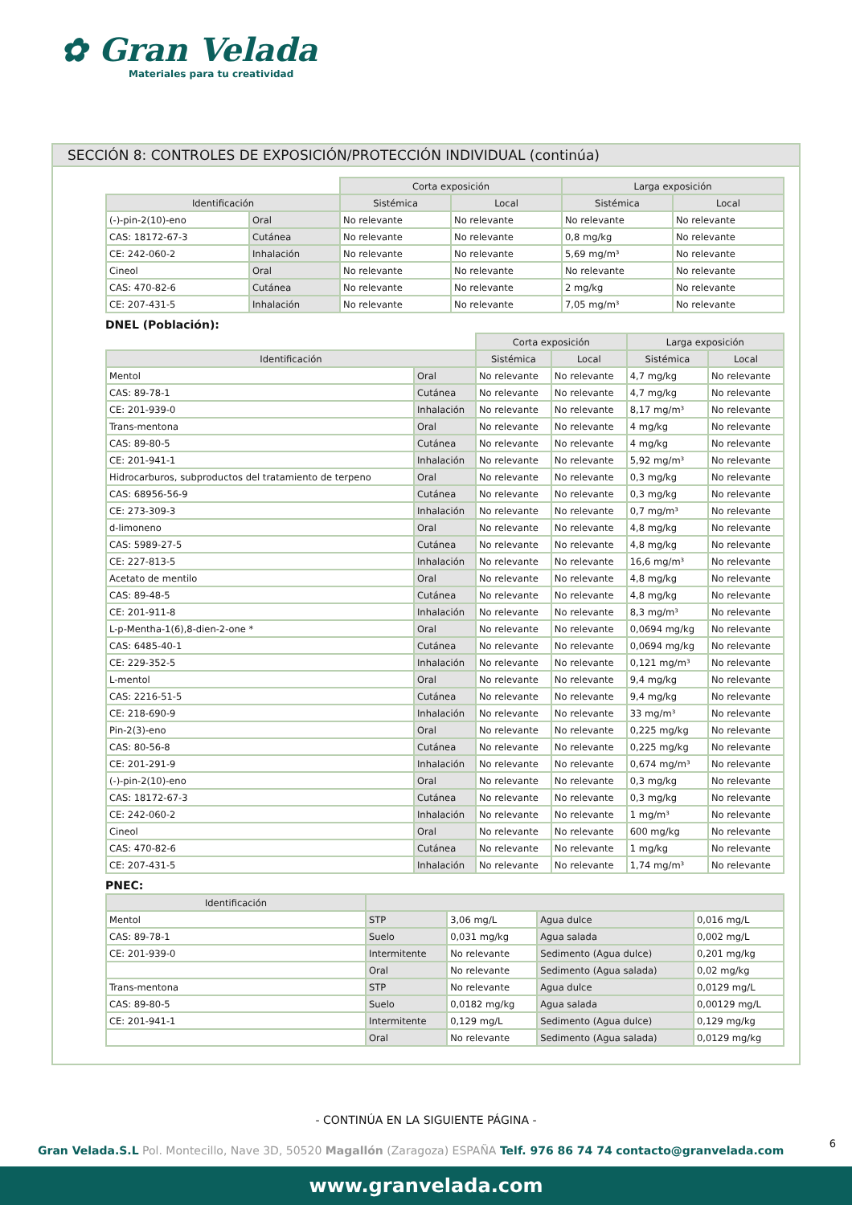✿ Gran Velada
Materiales para tu creatividad
SECCIÓN 8: CONTROLES DE EXPOSICIÓN/PROTECCIÓN INDIVIDUAL (continúa)
| | | Corta exposición | | Larga exposición | |
| Identificación | | Sistémica | Local | Sistémica | Local |
| (-)-pin-2(10)-eno | Oral | No relevante | No relevante | No relevante | No relevante |
| CAS: 18172-67-3 | Cutánea | No relevante | No relevante | 0,8 mg/kg | No relevante |
| CE: 242-060-2 | Inhalación | No relevante | No relevante | 5,69 mg/m³ | No relevante |
| Cineol | Oral | No relevante | No relevante | No relevante | No relevante |
| CAS: 470-82-6 | Cutánea | No relevante | No relevante | 2 mg/kg | No relevante |
| CE: 207-431-5 | Inhalación | No relevante | No relevante | 7,05 mg/m³ | No relevante |
DNEL (Población):
| | | Corta exposición | | Larga exposición | |
| Identificación | | Sistémica | Local | Sistémica | Local |
| Mentol | Oral | No relevante | No relevante | 4,7 mg/kg | No relevante |
| CAS: 89-78-1 | Cutánea | No relevante | No relevante | 4,7 mg/kg | No relevante |
| CE: 201-939-0 | Inhalación | No relevante | No relevante | 8,17 mg/m³ | No relevante |
| Trans-mentona | Oral | No relevante | No relevante | 4 mg/kg | No relevante |
| CAS: 89-80-5 | Cutánea | No relevante | No relevante | 4 mg/kg | No relevante |
| CE: 201-941-1 | Inhalación | No relevante | No relevante | 5,92 mg/m³ | No relevante |
| Hidrocarburos, subproductos del tratamiento de terpeno | Oral | No relevante | No relevante | 0,3 mg/kg | No relevante |
| CAS: 68956-56-9 | Cutánea | No relevante | No relevante | 0,3 mg/kg | No relevante |
| CE: 273-309-3 | Inhalación | No relevante | No relevante | 0,7 mg/m³ | No relevante |
| d-limoneno | Oral | No relevante | No relevante | 4,8 mg/kg | No relevante |
| CAS: 5989-27-5 | Cutánea | No relevante | No relevante | 4,8 mg/kg | No relevante |
| CE: 227-813-5 | Inhalación | No relevante | No relevante | 16,6 mg/m³ | No relevante |
| Acetato de mentilo | Oral | No relevante | No relevante | 4,8 mg/kg | No relevante |
| CAS: 89-48-5 | Cutánea | No relevante | No relevante | 4,8 mg/kg | No relevante |
| CE: 201-911-8 | Inhalación | No relevante | No relevante | 8,3 mg/m³ | No relevante |
| L-p-Mentha-1(6),8-dien-2-one * | Oral | No relevante | No relevante | 0,0694 mg/kg | No relevante |
| CAS: 6485-40-1 | Cutánea | No relevante | No relevante | 0,0694 mg/kg | No relevante |
| CE: 229-352-5 | Inhalación | No relevante | No relevante | 0,121 mg/m³ | No relevante |
| L-mentol | Oral | No relevante | No relevante | 9,4 mg/kg | No relevante |
| CAS: 2216-51-5 | Cutánea | No relevante | No relevante | 9,4 mg/kg | No relevante |
| CE: 218-690-9 | Inhalación | No relevante | No relevante | 33 mg/m³ | No relevante |
| Pin-2(3)-eno | Oral | No relevante | No relevante | 0,225 mg/kg | No relevante |
| CAS: 80-56-8 | Cutánea | No relevante | No relevante | 0,225 mg/kg | No relevante |
| CE: 201-291-9 | Inhalación | No relevante | No relevante | 0,674 mg/m³ | No relevante |
| (-)-pin-2(10)-eno | Oral | No relevante | No relevante | 0,3 mg/kg | No relevante |
| CAS: 18172-67-3 | Cutánea | No relevante | No relevante | 0,3 mg/kg | No relevante |
| CE: 242-060-2 | Inhalación | No relevante | No relevante | 1 mg/m³ | No relevante |
| Cineol | Oral | No relevante | No relevante | 600 mg/kg | No relevante |
| CAS: 470-82-6 | Cutánea | No relevante | No relevante | 1 mg/kg | No relevante |
| CE: 207-431-5 | Inhalación | No relevante | No relevante | 1,74 mg/m³ | No relevante |
PNEC:
| Identificación | | | | |
| --- | --- | --- | --- | --- |
| Mentol | STP | 3,06 mg/L | Agua dulce | 0,016 mg/L |
| CAS: 89-78-1 | Suelo | 0,031 mg/kg | Agua salada | 0,002 mg/L |
| CE: 201-939-0 | Intermitente | No relevante | Sedimento (Agua dulce) | 0,201 mg/kg |
| | Oral | No relevante | Sedimento (Agua salada) | 0,02 mg/kg |
| Trans-mentona | STP | No relevante | Agua dulce | 0,0129 mg/L |
| CAS: 89-80-5 | Suelo | 0,0182 mg/kg | Agua salada | 0,00129 mg/L |
| CE: 201-941-1 | Intermitente | 0,129 mg/L | Sedimento (Agua dulce) | 0,129 mg/kg |
| | Oral | No relevante | Sedimento (Agua salada) | 0,0129 mg/kg |
- CONTINÚA EN LA SIGUIENTE PÁGINA -
6
Gran Velada.S.L Pol. Montecillo, Nave 3D, 50520 Magallón (Zaragoza) ESPAÑA Telf. 976 86 74 74 contacto@granvelada.com
www.granvelada.com